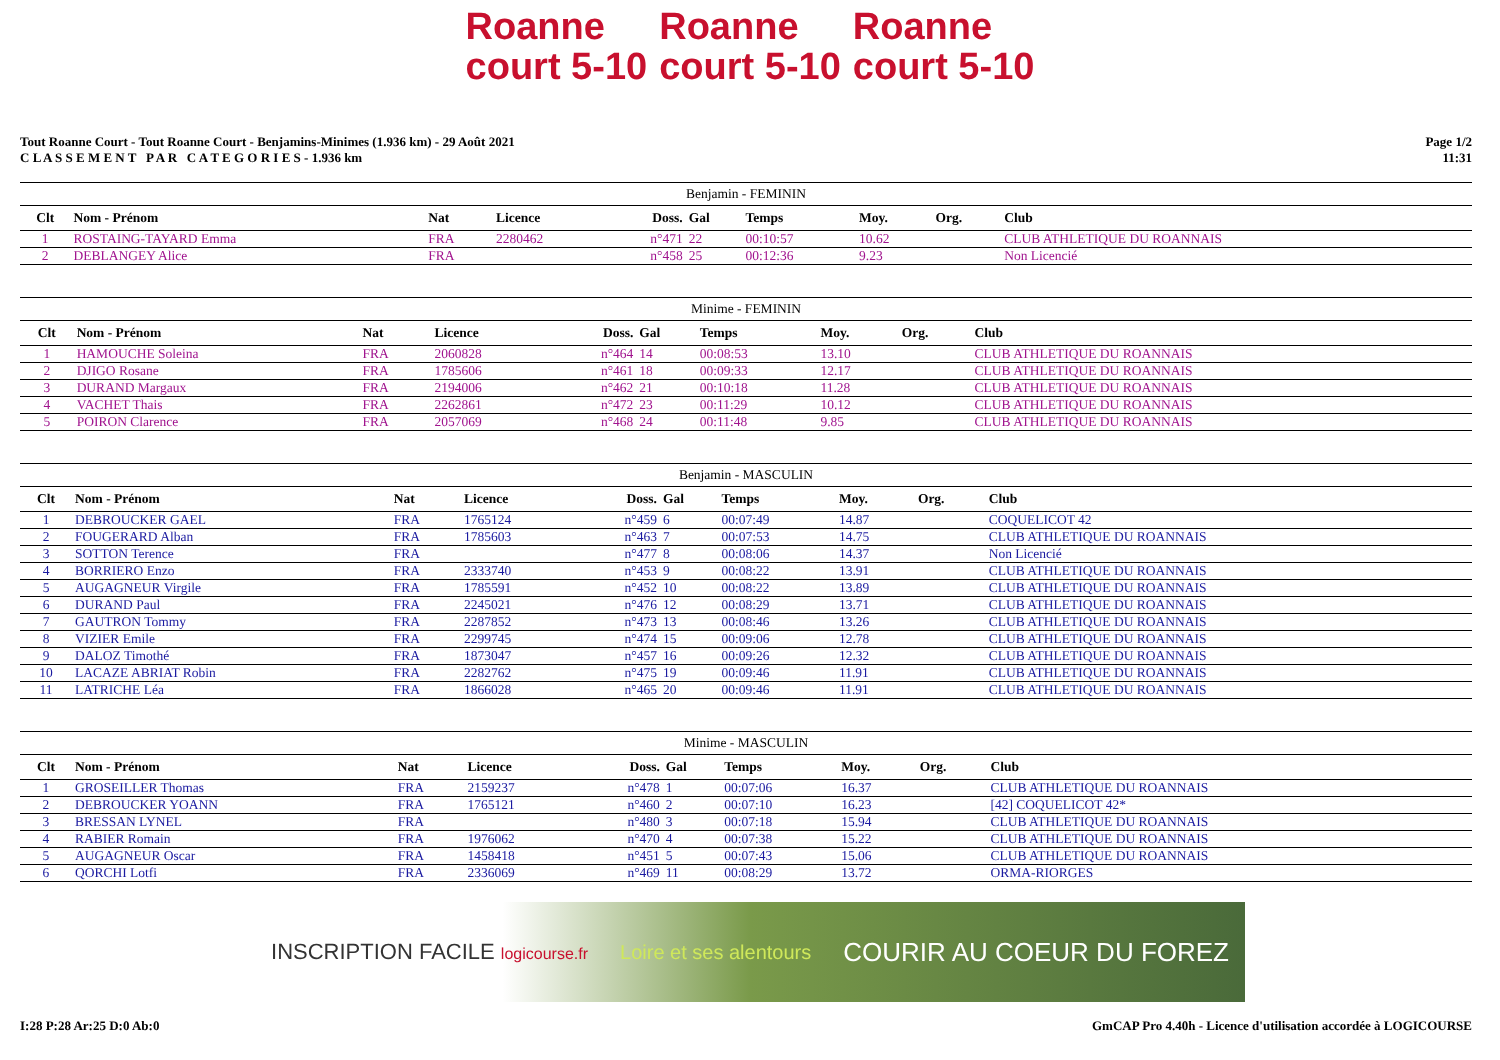Roanne
court 5-10 Roanne
court 5-10 Roanne
court 5-10
Tout Roanne Court - Tout Roanne Court - Benjamins-Minimes (1.936 km) - 29 Août 2021
C L A S S E M E N T P A R C A T E G O R I E S - 1.936 km
Page 1/2
11:31
| Benjamin - FEMININ | | | | | | | | | |
| Clt | Nom - Prénom | Nat | Licence | Doss. | Gal | Temps | Moy. | Org. | Club |
| 1 | ROSTAING-TAYARD Emma | FRA | 2280462 | n°471 | 22 | 00:10:57 | 10.62 | | CLUB ATHLETIQUE DU ROANNAIS |
| 2 | DEBLANGEY Alice | FRA | | n°458 | 25 | 00:12:36 | 9.23 | | Non Licencié |
| Minime - FEMININ | | | | | | | | | |
| Clt | Nom - Prénom | Nat | Licence | Doss. | Gal | Temps | Moy. | Org. | Club |
| 1 | HAMOUCHE Soleina | FRA | 2060828 | n°464 | 14 | 00:08:53 | 13.10 | | CLUB ATHLETIQUE DU ROANNAIS |
| 2 | DJIGO Rosane | FRA | 1785606 | n°461 | 18 | 00:09:33 | 12.17 | | CLUB ATHLETIQUE DU ROANNAIS |
| 3 | DURAND Margaux | FRA | 2194006 | n°462 | 21 | 00:10:18 | 11.28 | | CLUB ATHLETIQUE DU ROANNAIS |
| 4 | VACHET Thais | FRA | 2262861 | n°472 | 23 | 00:11:29 | 10.12 | | CLUB ATHLETIQUE DU ROANNAIS |
| 5 | POIRON Clarence | FRA | 2057069 | n°468 | 24 | 00:11:48 | 9.85 | | CLUB ATHLETIQUE DU ROANNAIS |
| Benjamin - MASCULIN | | | | | | | | | |
| Clt | Nom - Prénom | Nat | Licence | Doss. | Gal | Temps | Moy. | Org. | Club |
| 1 | DEBROUCKER GAEL | FRA | 1765124 | n°459 | 6 | 00:07:49 | 14.87 | | COQUELICOT 42 |
| 2 | FOUGERARD Alban | FRA | 1785603 | n°463 | 7 | 00:07:53 | 14.75 | | CLUB ATHLETIQUE DU ROANNAIS |
| 3 | SOTTON Terence | FRA | | n°477 | 8 | 00:08:06 | 14.37 | | Non Licencié |
| 4 | BORRIERO Enzo | FRA | 2333740 | n°453 | 9 | 00:08:22 | 13.91 | | CLUB ATHLETIQUE DU ROANNAIS |
| 5 | AUGAGNEUR Virgile | FRA | 1785591 | n°452 | 10 | 00:08:22 | 13.89 | | CLUB ATHLETIQUE DU ROANNAIS |
| 6 | DURAND Paul | FRA | 2245021 | n°476 | 12 | 00:08:29 | 13.71 | | CLUB ATHLETIQUE DU ROANNAIS |
| 7 | GAUTRON Tommy | FRA | 2287852 | n°473 | 13 | 00:08:46 | 13.26 | | CLUB ATHLETIQUE DU ROANNAIS |
| 8 | VIZIER Emile | FRA | 2299745 | n°474 | 15 | 00:09:06 | 12.78 | | CLUB ATHLETIQUE DU ROANNAIS |
| 9 | DALOZ Timothé | FRA | 1873047 | n°457 | 16 | 00:09:26 | 12.32 | | CLUB ATHLETIQUE DU ROANNAIS |
| 10 | LACAZE ABRIAT Robin | FRA | 2282762 | n°475 | 19 | 00:09:46 | 11.91 | | CLUB ATHLETIQUE DU ROANNAIS |
| 11 | LATRICHE Léa | FRA | 1866028 | n°465 | 20 | 00:09:46 | 11.91 | | CLUB ATHLETIQUE DU ROANNAIS |
| Minime - MASCULIN | | | | | | | | | |
| Clt | Nom - Prénom | Nat | Licence | Doss. | Gal | Temps | Moy. | Org. | Club |
| 1 | GROSEILLER Thomas | FRA | 2159237 | n°478 | 1 | 00:07:06 | 16.37 | | CLUB ATHLETIQUE DU ROANNAIS |
| 2 | DEBROUCKER YOANN | FRA | 1765121 | n°460 | 2 | 00:07:10 | 16.23 | | [42] COQUELICOT 42* |
| 3 | BRESSAN LYNEL | FRA | | n°480 | 3 | 00:07:18 | 15.94 | | CLUB ATHLETIQUE DU ROANNAIS |
| 4 | RABIER Romain | FRA | 1976062 | n°470 | 4 | 00:07:38 | 15.22 | | CLUB ATHLETIQUE DU ROANNAIS |
| 5 | AUGAGNEUR Oscar | FRA | 1458418 | n°451 | 5 | 00:07:43 | 15.06 | | CLUB ATHLETIQUE DU ROANNAIS |
| 6 | QORCHI Lotfi | FRA | 2336069 | n°469 | 11 | 00:08:29 | 13.72 | | ORMA-RIORGES |
INSCRIPTION FACILE logicourse.fr Loire et ses alentours COURIR AU COEUR DU FOREZ
I:28 P:28 Ar:25 D:0 Ab:0 GmCAP Pro 4.40h - Licence d'utilisation accordée à LOGICOURSE